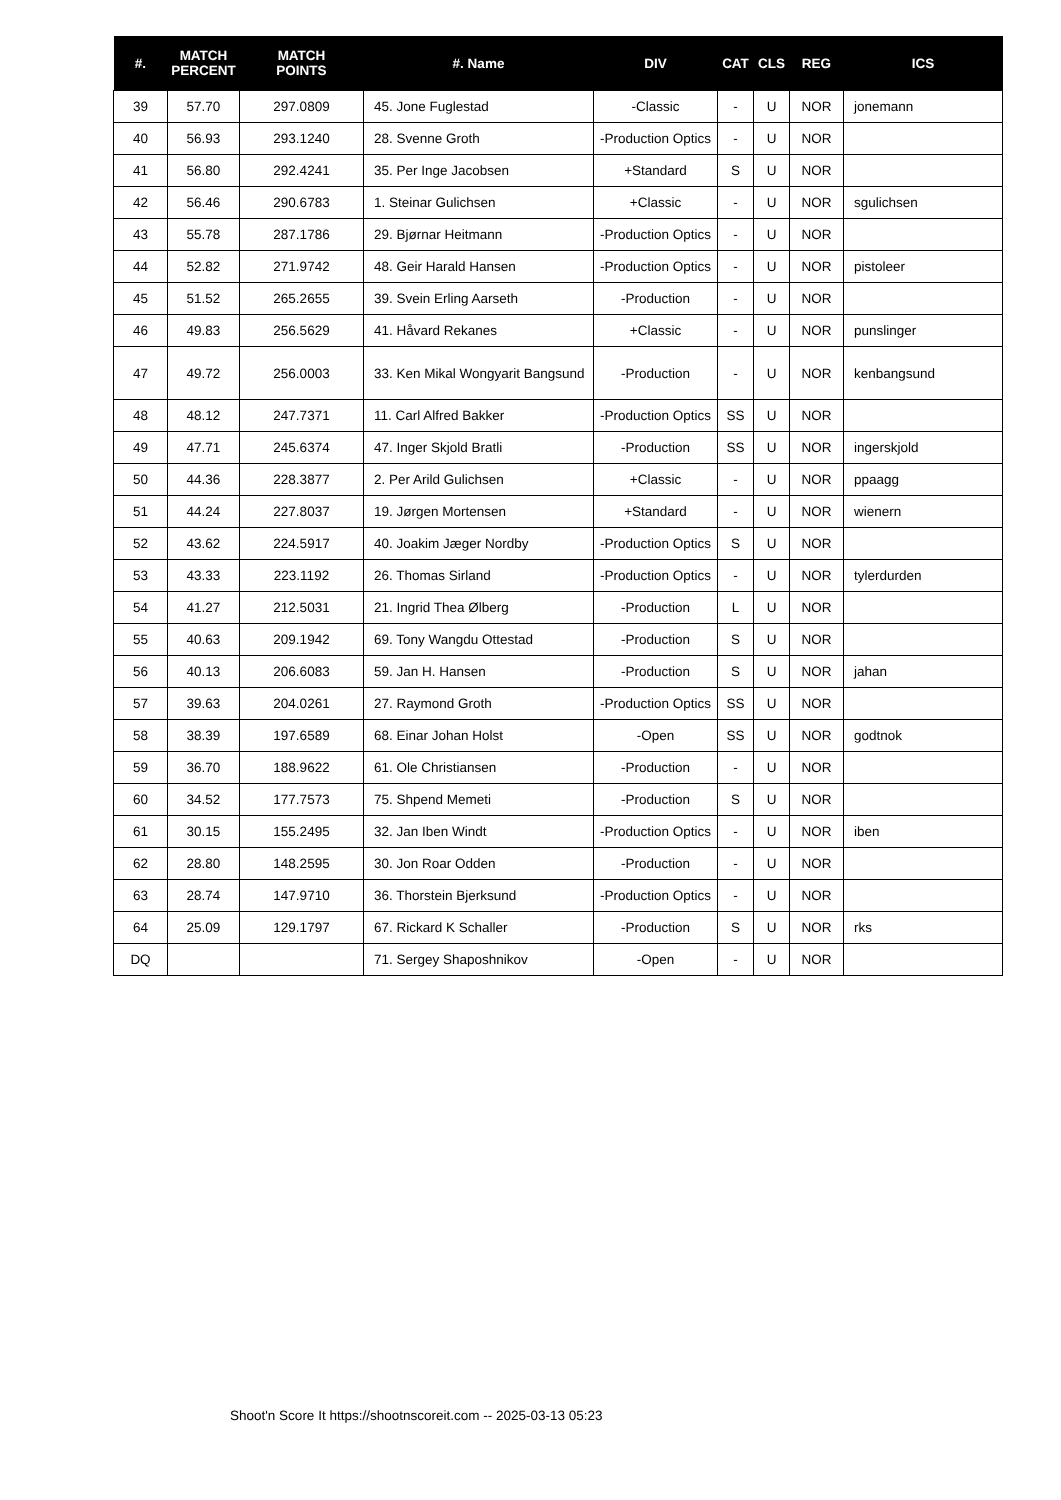| #. | MATCH PERCENT | MATCH POINTS | #. Name | DIV | CAT | CLS | REG | ICS |
| --- | --- | --- | --- | --- | --- | --- | --- | --- |
| 39 | 57.70 | 297.0809 | 45. Jone Fuglestad | -Classic | - | U | NOR | jonemann |
| 40 | 56.93 | 293.1240 | 28. Svenne Groth | -Production Optics | - | U | NOR | |
| 41 | 56.80 | 292.4241 | 35. Per Inge Jacobsen | +Standard | S | U | NOR | |
| 42 | 56.46 | 290.6783 | 1. Steinar Gulichsen | +Classic | - | U | NOR | sgulichsen |
| 43 | 55.78 | 287.1786 | 29. Bjørnar Heitmann | -Production Optics | - | U | NOR | |
| 44 | 52.82 | 271.9742 | 48. Geir Harald Hansen | -Production Optics | - | U | NOR | pistoleer |
| 45 | 51.52 | 265.2655 | 39. Svein Erling Aarseth | -Production | - | U | NOR | |
| 46 | 49.83 | 256.5629 | 41. Håvard Rekanes | +Classic | - | U | NOR | punslinger |
| 47 | 49.72 | 256.0003 | 33. Ken Mikal Wongyarit Bangsund | -Production | - | U | NOR | kenbangsund |
| 48 | 48.12 | 247.7371 | 11. Carl Alfred Bakker | -Production Optics | SS | U | NOR | |
| 49 | 47.71 | 245.6374 | 47. Inger Skjold Bratli | -Production | SS | U | NOR | ingerskjold |
| 50 | 44.36 | 228.3877 | 2. Per Arild Gulichsen | +Classic | - | U | NOR | ppaagg |
| 51 | 44.24 | 227.8037 | 19. Jørgen Mortensen | +Standard | - | U | NOR | wienern |
| 52 | 43.62 | 224.5917 | 40. Joakim Jæger Nordby | -Production Optics | S | U | NOR | |
| 53 | 43.33 | 223.1192 | 26. Thomas Sirland | -Production Optics | - | U | NOR | tylerdurden |
| 54 | 41.27 | 212.5031 | 21. Ingrid Thea Ølberg | -Production | L | U | NOR | |
| 55 | 40.63 | 209.1942 | 69. Tony Wangdu Ottestad | -Production | S | U | NOR | |
| 56 | 40.13 | 206.6083 | 59. Jan H. Hansen | -Production | S | U | NOR | jahan |
| 57 | 39.63 | 204.0261 | 27. Raymond Groth | -Production Optics | SS | U | NOR | |
| 58 | 38.39 | 197.6589 | 68. Einar Johan Holst | -Open | SS | U | NOR | godtnok |
| 59 | 36.70 | 188.9622 | 61. Ole Christiansen | -Production | - | U | NOR | |
| 60 | 34.52 | 177.7573 | 75. Shpend Memeti | -Production | S | U | NOR | |
| 61 | 30.15 | 155.2495 | 32. Jan Iben Windt | -Production Optics | - | U | NOR | iben |
| 62 | 28.80 | 148.2595 | 30. Jon Roar Odden | -Production | - | U | NOR | |
| 63 | 28.74 | 147.9710 | 36. Thorstein Bjerksund | -Production Optics | - | U | NOR | |
| 64 | 25.09 | 129.1797 | 67. Rickard K Schaller | -Production | S | U | NOR | rks |
| DQ | | | 71. Sergey Shaposhnikov | -Open | - | U | NOR | |
Shoot'n Score It https://shootnscoreit.com -- 2025-03-13 05:23